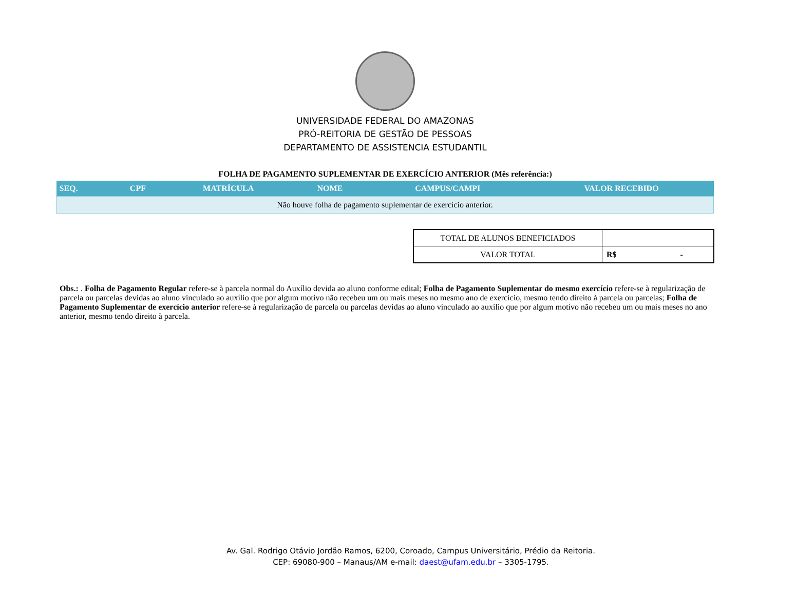UNIVERSIDADE FEDERAL DO AMAZONAS
PRÓ-REITORIA DE GESTÃO DE PESSOAS
DEPARTAMENTO DE ASSISTENCIA ESTUDANTIL
FOLHA DE PAGAMENTO SUPLEMENTAR DE EXERCÍCIO ANTERIOR (Mês referência:)
| SEQ. | CPF | MATRÍCULA | NOME | CAMPUS/CAMPI | VALOR RECEBIDO |
| --- | --- | --- | --- | --- | --- |
| Não houve folha de pagamento suplementar de exercício anterior. | | | | | |
| TOTAL DE ALUNOS BENEFICIADOS | |
| VALOR TOTAL | R$ - |
Obs.: . Folha de Pagamento Regular refere-se à parcela normal do Auxílio devida ao aluno conforme edital; Folha de Pagamento Suplementar do mesmo exercício refere-se à regularização de parcela ou parcelas devidas ao aluno vinculado ao auxílio que por algum motivo não recebeu um ou mais meses no mesmo ano de exercício, mesmo tendo direito à parcela ou parcelas; Folha de Pagamento Suplementar de exercício anterior refere-se à regularização de parcela ou parcelas devidas ao aluno vinculado ao auxílio que por algum motivo não recebeu um ou mais meses no ano anterior, mesmo tendo direito à parcela.
Av. Gal. Rodrigo Otávio Jordão Ramos, 6200, Coroado, Campus Universitário, Prédio da Reitoria.
CEP: 69080-900 – Manaus/AM e-mail: daest@ufam.edu.br – 3305-1795.